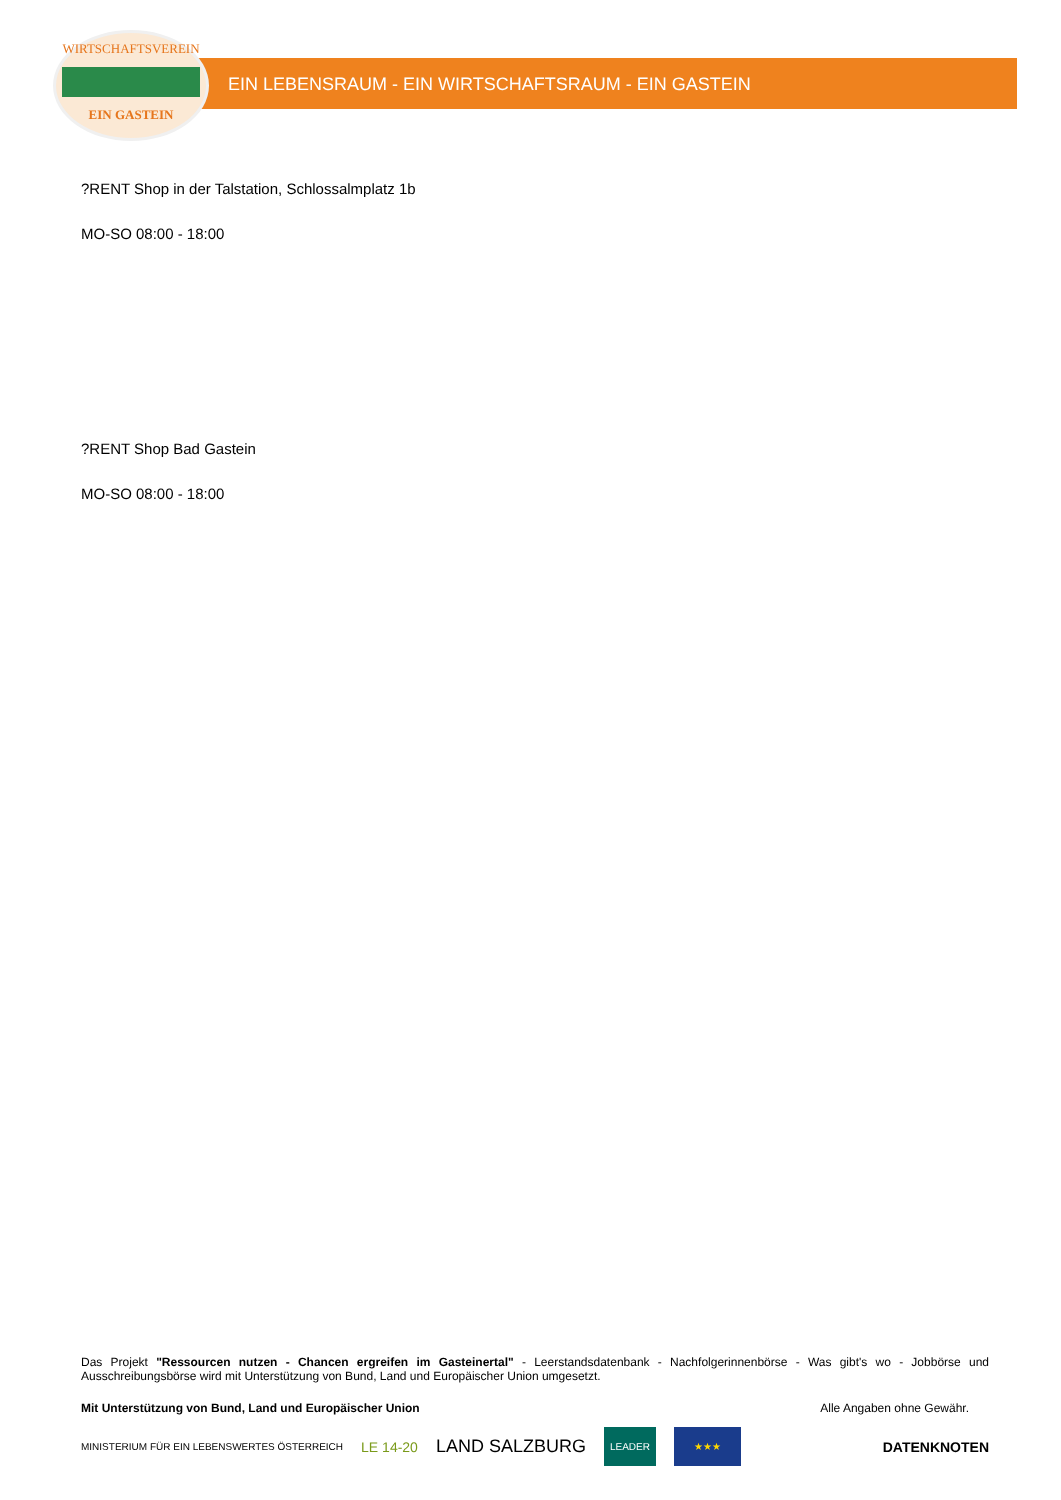WIRTSCHAFTSVEREIN
EIN GASTEIN
EIN LEBENSRAUM - EIN WIRTSCHAFTSRAUM - EIN GASTEIN
?RENT Shop in der Talstation, Schlossalmplatz 1b
MO-SO 08:00 - 18:00
?RENT Shop Bad Gastein
MO-SO 08:00 - 18:00
Das Projekt "Ressourcen nutzen - Chancen ergreifen im Gasteinertal" - Leerstandsdatenbank - Nachfolgerinnenbörse - Was gibt's wo - Jobbörse und Ausschreibungsbörse wird mit Unterstützung von Bund, Land und Europäischer Union umgesetzt.
Mit Unterstützung von Bund, Land und Europäischer Union Alle Angaben ohne Gewähr.
MINISTERIUM FÜR EIN LEBENSWERTES ÖSTERREICH LE 14-20 LAND SALZBURG LEADER ★★★ DATENKNOTEN